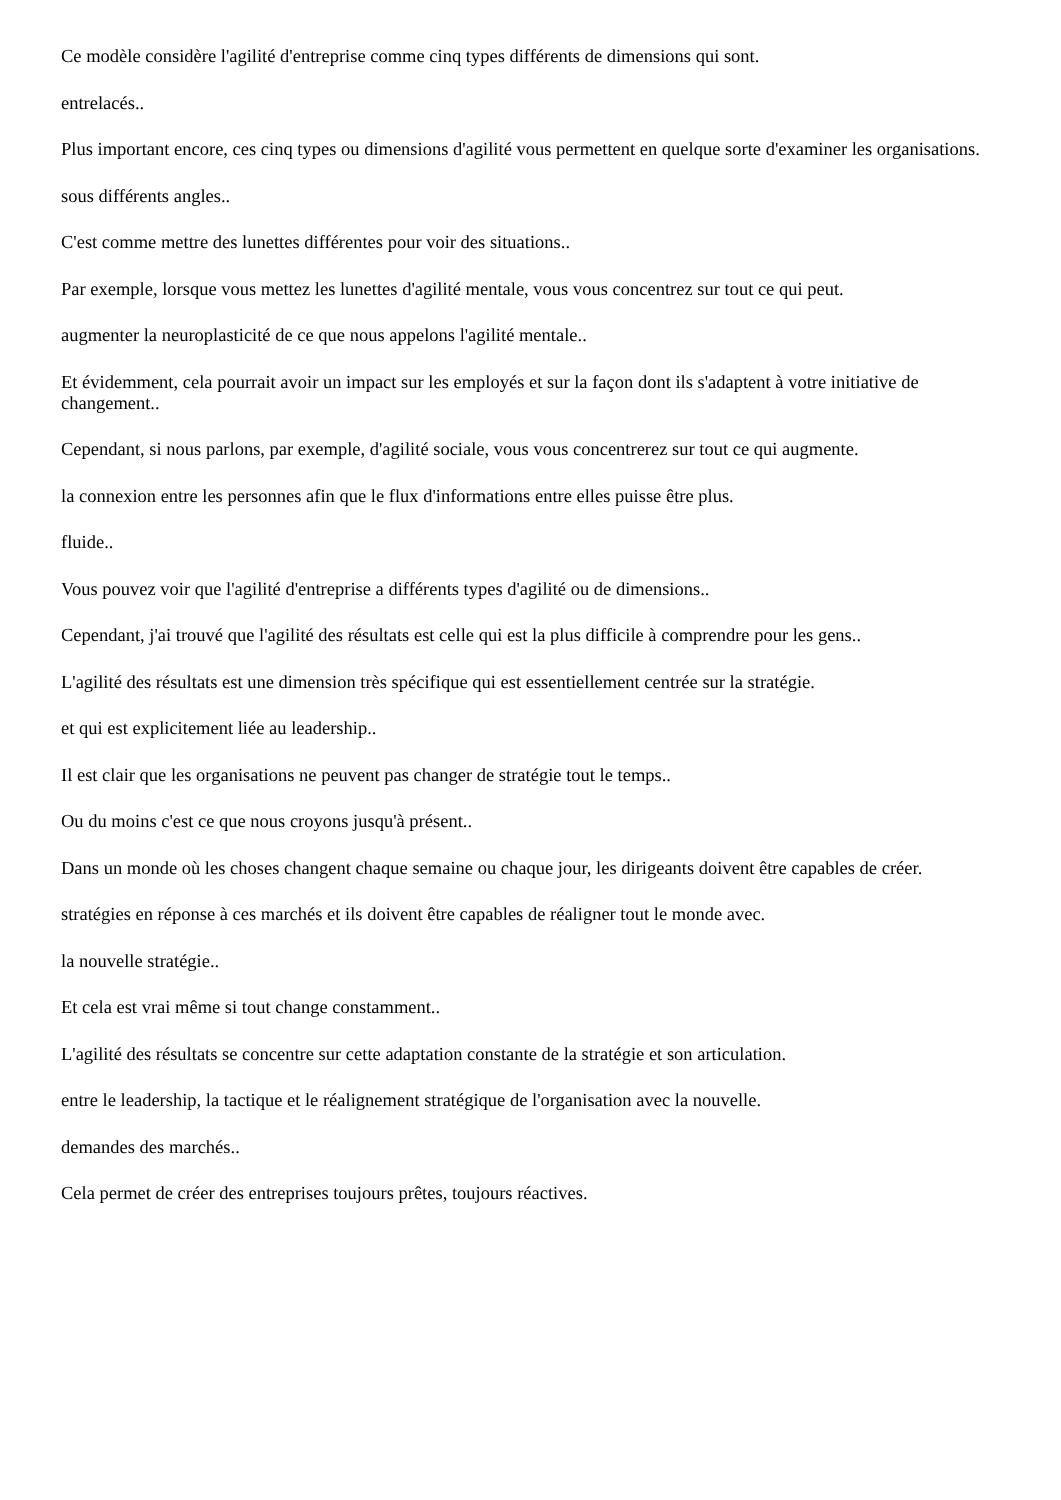Ce modèle considère l'agilité d'entreprise comme cinq types différents de dimensions qui sont.
entrelacés..
Plus important encore, ces cinq types ou dimensions d'agilité vous permettent en quelque sorte d'examiner les organisations.
sous différents angles..
C'est comme mettre des lunettes différentes pour voir des situations..
Par exemple, lorsque vous mettez les lunettes d'agilité mentale, vous vous concentrez sur tout ce qui peut.
augmenter la neuroplasticité de ce que nous appelons l'agilité mentale..
Et évidemment, cela pourrait avoir un impact sur les employés et sur la façon dont ils s'adaptent à votre initiative de changement..
Cependant, si nous parlons, par exemple, d'agilité sociale, vous vous concentrerez sur tout ce qui augmente.
la connexion entre les personnes afin que le flux d'informations entre elles puisse être plus.
fluide..
Vous pouvez voir que l'agilité d'entreprise a différents types d'agilité ou de dimensions..
Cependant, j'ai trouvé que l'agilité des résultats est celle qui est la plus difficile à comprendre pour les gens..
L'agilité des résultats est une dimension très spécifique qui est essentiellement centrée sur la stratégie.
et qui est explicitement liée au leadership..
Il est clair que les organisations ne peuvent pas changer de stratégie tout le temps..
Ou du moins c'est ce que nous croyons jusqu'à présent..
Dans un monde où les choses changent chaque semaine ou chaque jour, les dirigeants doivent être capables de créer.
stratégies en réponse à ces marchés et ils doivent être capables de réaligner tout le monde avec.
la nouvelle stratégie..
Et cela est vrai même si tout change constamment..
L'agilité des résultats se concentre sur cette adaptation constante de la stratégie et son articulation.
entre le leadership, la tactique et le réalignement stratégique de l'organisation avec la nouvelle.
demandes des marchés..
Cela permet de créer des entreprises toujours prêtes, toujours réactives.